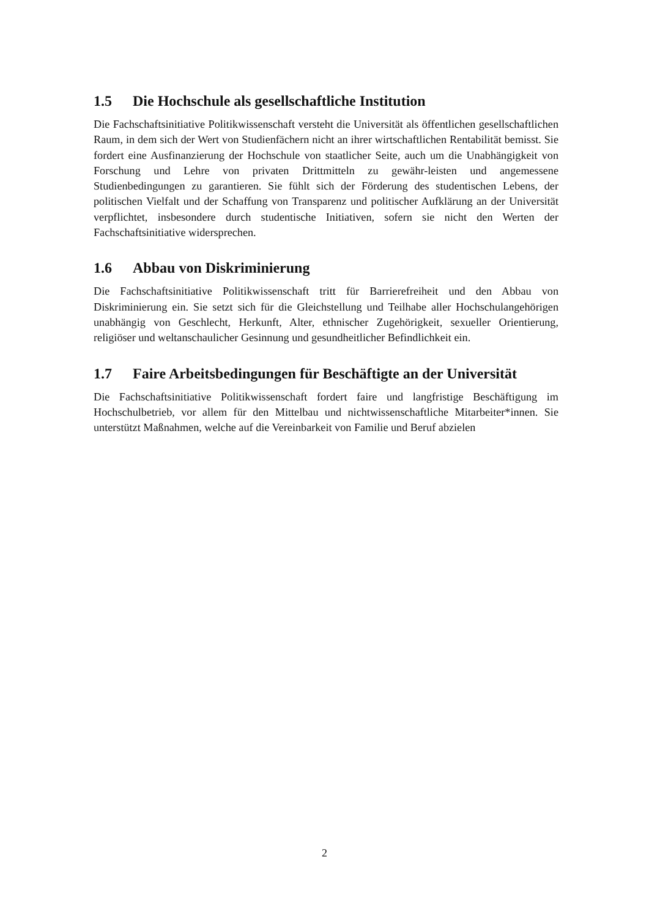1.5 Die Hochschule als gesellschaftliche Institution
Die Fachschaftsinitiative Politikwissenschaft versteht die Universität als öffentlichen gesellschaftlichen Raum, in dem sich der Wert von Studienfächern nicht an ihrer wirtschaftlichen Rentabilität bemisst. Sie fordert eine Ausfinanzierung der Hochschule von staatlicher Seite, auch um die Unabhängigkeit von Forschung und Lehre von privaten Drittmitteln zu gewähr-leisten und angemessene Studienbedingungen zu garantieren. Sie fühlt sich der Förderung des studentischen Lebens, der politischen Vielfalt und der Schaffung von Transparenz und politischer Aufklärung an der Universität verpflichtet, insbesondere durch studentische Initiativen, sofern sie nicht den Werten der Fachschaftsinitiative widersprechen.
1.6 Abbau von Diskriminierung
Die Fachschaftsinitiative Politikwissenschaft tritt für Barrierefreiheit und den Abbau von Diskriminierung ein. Sie setzt sich für die Gleichstellung und Teilhabe aller Hochschulangehörigen unabhängig von Geschlecht, Herkunft, Alter, ethnischer Zugehörigkeit, sexueller Orientierung, religiöser und weltanschaulicher Gesinnung und gesundheitlicher Befindlichkeit ein.
1.7 Faire Arbeitsbedingungen für Beschäftigte an der Universität
Die Fachschaftsinitiative Politikwissenschaft fordert faire und langfristige Beschäftigung im Hochschulbetrieb, vor allem für den Mittelbau und nichtwissenschaftliche Mitarbeiter*innen. Sie unterstützt Maßnahmen, welche auf die Vereinbarkeit von Familie und Beruf abzielen
2